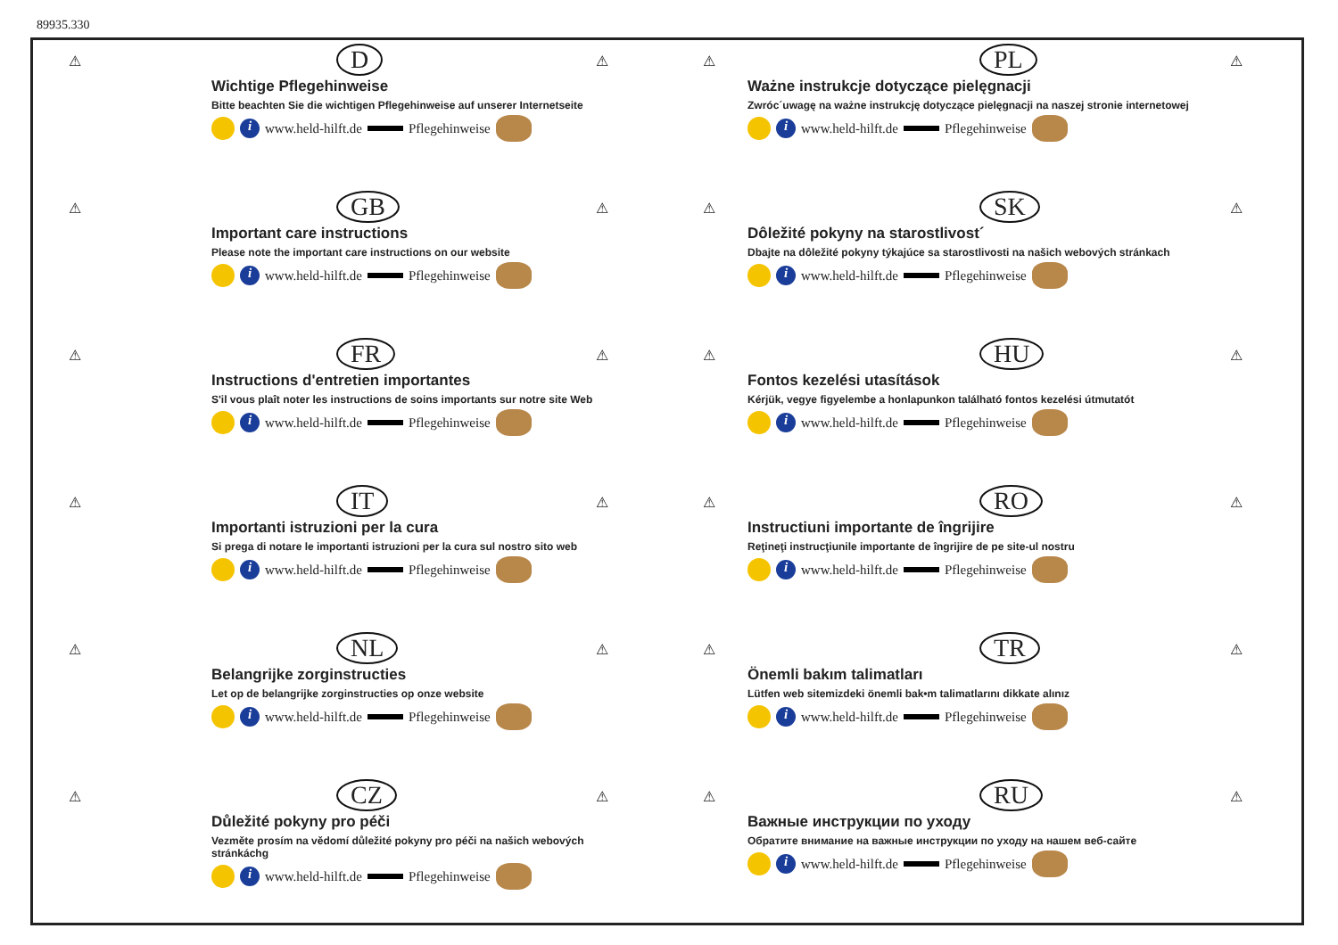89935.330
⚠
D
Wichtige Pflegehinweise
Bitte beachten Sie die wichtigen Pflegehinweise auf unserer Internetseite
i www.held-hilft.de Pflegehinweise
⚠
⚠
GB
Important care instructions
Please note the important care instructions on our website
i www.held-hilft.de Pflegehinweise
⚠
⚠
FR
Instructions d'entretien importantes
S'il vous plaît noter les instructions de soins importants sur notre site Web
i www.held-hilft.de Pflegehinweise
⚠
⚠
IT
Importanti istruzioni per la cura
Si prega di notare le importanti istruzioni per la cura sul nostro sito web
i www.held-hilft.de Pflegehinweise
⚠
⚠
NL
Belangrijke zorginstructies
Let op de belangrijke zorginstructies op onze website
i www.held-hilft.de Pflegehinweise
⚠
⚠
CZ
Důležité pokyny pro péči
Vezměte prosím na vědomí důležité pokyny pro péči na našich webových stránkáchg
i www.held-hilft.de Pflegehinweise
⚠
⚠
PL
Ważne instrukcje dotyczące pielęgnacji
Zwróc´uwagę na ważne instrukcję dotyczące pielęgnacji na naszej stronie internetowej
i www.held-hilft.de Pflegehinweise
⚠
⚠
SK
Dôležité pokyny na starostlivost´
Dbajte na dôležité pokyny týkajúce sa starostlivosti na našich webových stránkach
i www.held-hilft.de Pflegehinweise
⚠
⚠
HU
Fontos kezelési utasítások
Kérjük, vegye figyelembe a honlapunkon található fontos kezelési útmutatót
i www.held-hilft.de Pflegehinweise
⚠
⚠
RO
Instructiuni importante de îngrijire
Reţineţi instrucţiunile importante de îngrijire de pe site-ul nostru
i www.held-hilft.de Pflegehinweise
⚠
⚠
TR
Önemli bakım talimatları
Lütfen web sitemizdeki önemli bak•m talimatlarını dikkate alınız
i www.held-hilft.de Pflegehinweise
⚠
⚠
RU
Важные инструкции по уходу
Обратите внимание на важные инструкции по уходу на нашем веб-сайте
i www.held-hilft.de Pflegehinweise
⚠